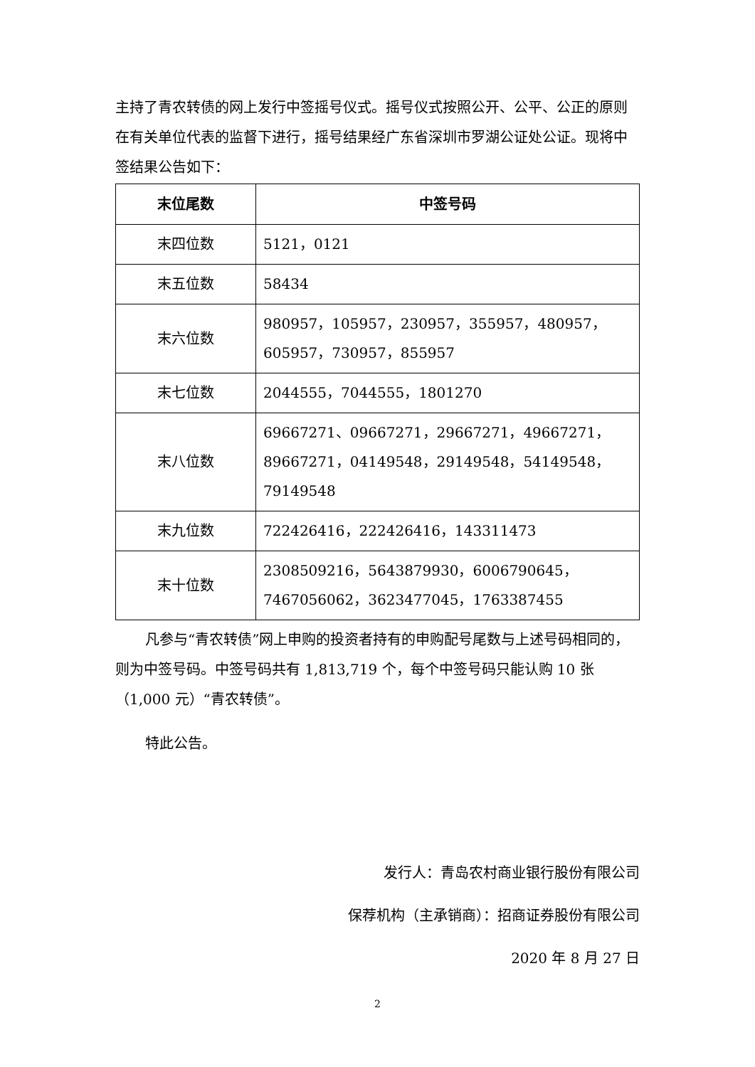主持了青农转债的网上发行中签摇号仪式。摇号仪式按照公开、公平、公正的原则在有关单位代表的监督下进行，摇号结果经广东省深圳市罗湖公证处公证。现将中签结果公告如下：
| 末位尾数 | 中签号码 |
| --- | --- |
| 末四位数 | 5121，0121 |
| 末五位数 | 58434 |
| 末六位数 | 980957，105957，230957，355957，480957，605957，730957，855957 |
| 末七位数 | 2044555，7044555，1801270 |
| 末八位数 | 69667271、09667271，29667271，49667271，89667271，04149548，29149548，54149548，79149548 |
| 末九位数 | 722426416，222426416，143311473 |
| 末十位数 | 2308509216，5643879930，6006790645，7467056062，3623477045，1763387455 |
凡参与“青农转债”网上申购的投资者持有的申购配号尾数与上述号码相同的，则为中签号码。中签号码共有 1,813,719 个，每个中签号码只能认购 10 张（1,000 元）“青农转债”。
特此公告。
发行人：青岛农村商业银行股份有限公司
保荐机构（主承销商）：招商证券股份有限公司
2020 年 8 月 27 日
2